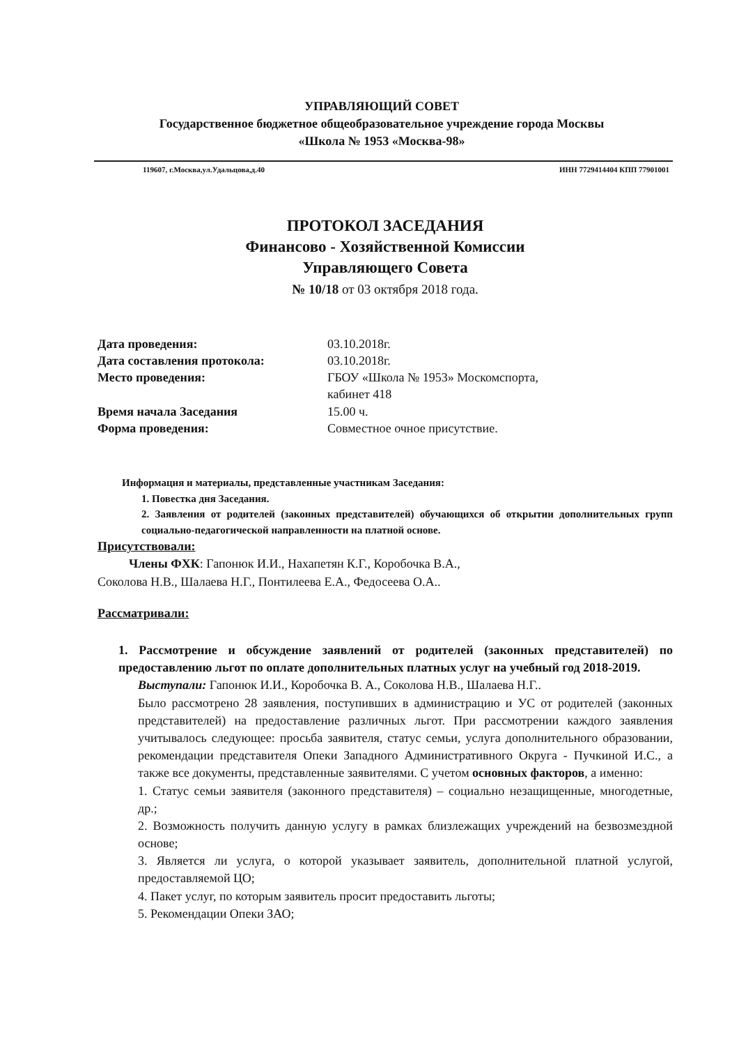УПРАВЛЯЮЩИЙ СОВЕТ
Государственное бюджетное общеобразовательное учреждение города Москвы
«Школа № 1953 «Москва-98»
119607, г.Москва,ул.Удальцова,д.40 ИНН 7729414404 КПП 77901001
ПРОТОКОЛ ЗАСЕДАНИЯ
Финансово - Хозяйственной Комиссии
Управляющего Совета
№ 10/18 от 03 октября 2018 года.
Дата проведения: 03.10.2018г. Дата составления протокола: 03.10.2018г. Место проведения: ГБОУ «Школа № 1953» Москомспорта,
кабинет 418 Время начала Заседания 15.00 ч. Форма проведения: Совместное очное присутствие.
Информация и материалы, представленные участникам Заседания:
1. Повестка дня Заседания.
2. Заявления от родителей (законных представителей) обучающихся об открытии дополнительных групп социально-педагогической направленности на платной основе.
Присутствовали:
Члены ФХК: Гапонюк И.И., Нахапетян К.Г., Коробочка В.А.,
Соколова Н.В., Шалаева Н.Г., Понтилеева Е.А., Федосеева О.А..
Рассматривали:
1. Рассмотрение и обсуждение заявлений от родителей (законных представителей) по предоставлению льгот по оплате дополнительных платных услуг на учебный год 2018-2019.
Выступали: Гапонюк И.И., Коробочка В. А., Соколова Н.В., Шалаева Н.Г..
Было рассмотрено 28 заявления, поступивших в администрацию и УС от родителей (законных представителей) на предоставление различных льгот. При рассмотрении каждого заявления учитывалось следующее: просьба заявителя, статус семьи, услуга дополнительного образовании, рекомендации представителя Опеки Западного Административного Округа - Пучкиной И.С., а также все документы, представленные заявителями. С учетом основных факторов, а именно:
1. Статус семьи заявителя (законного представителя) – социально незащищенные, многодетные, др.;
2. Возможность получить данную услугу в рамках близлежащих учреждений на безвозмездной основе;
3. Является ли услуга, о которой указывает заявитель, дополнительной платной услугой, предоставляемой ЦО;
4. Пакет услуг, по которым заявитель просит предоставить льготы;
5. Рекомендации Опеки ЗАО;